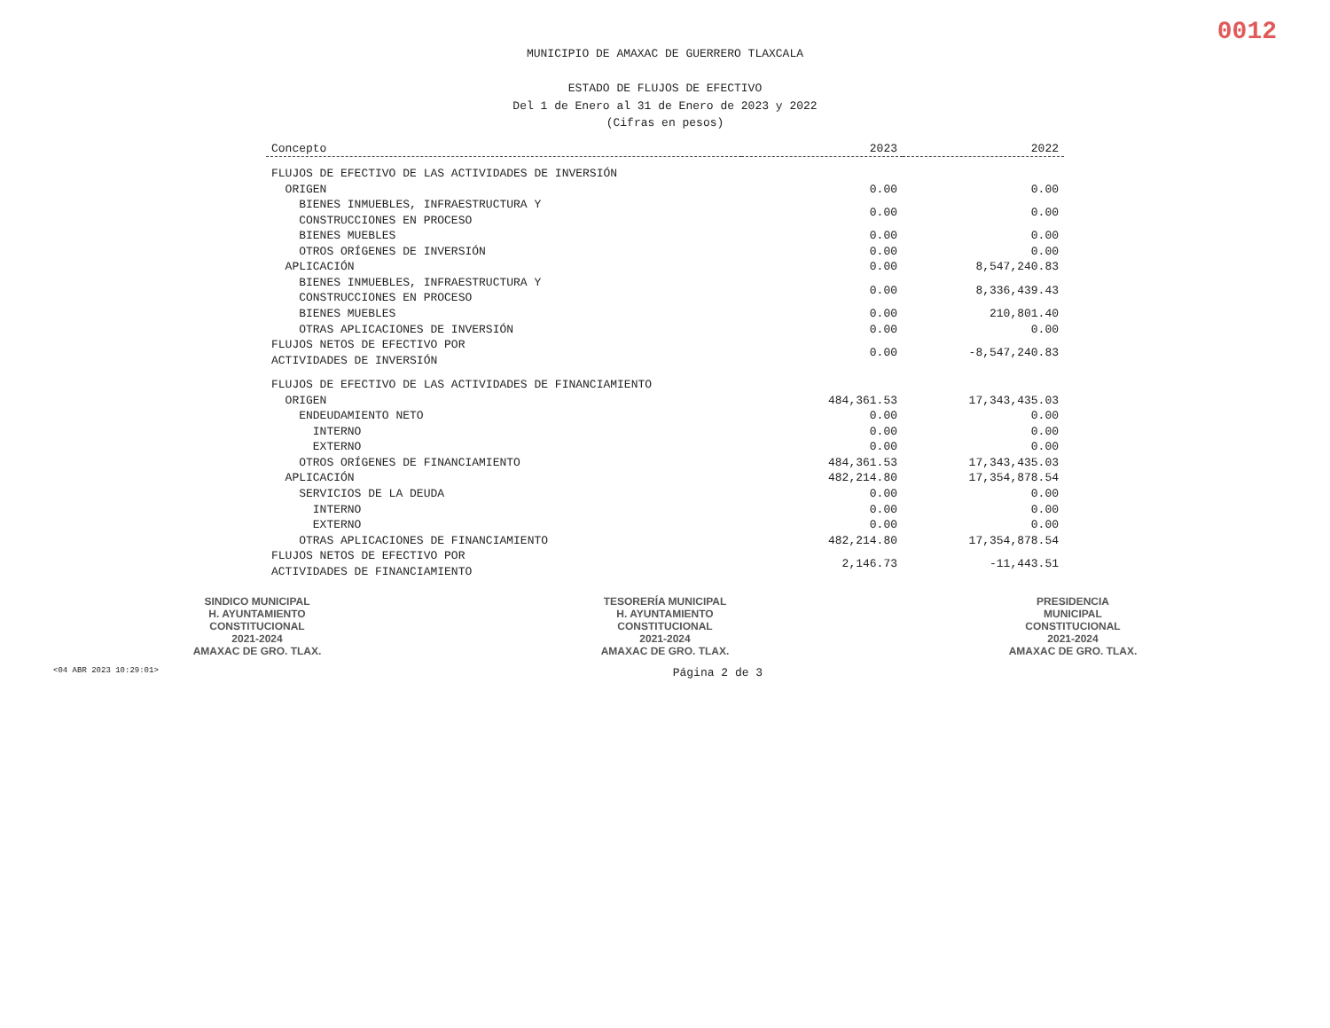0012
MUNICIPIO DE AMAXAC DE GUERRERO TLAXCALA
ESTADO DE FLUJOS DE EFECTIVO
Del 1 de Enero al 31 de Enero de 2023 y 2022
(Cifras en pesos)
| Concepto | 2023 | 2022 |
| --- | --- | --- |
| FLUJOS DE EFECTIVO DE LAS ACTIVIDADES DE INVERSIÓN | | |
| ORIGEN | 0.00 | 0.00 |
| BIENES INMUEBLES, INFRAESTRUCTURA Y CONSTRUCCIONES EN PROCESO | 0.00 | 0.00 |
| BIENES MUEBLES | 0.00 | 0.00 |
| OTROS ORÍGENES DE INVERSIÓN | 0.00 | 0.00 |
| APLICACIÓN | 0.00 | 8,547,240.83 |
| BIENES INMUEBLES, INFRAESTRUCTURA Y CONSTRUCCIONES EN PROCESO | 0.00 | 8,336,439.43 |
| BIENES MUEBLES | 0.00 | 210,801.40 |
| OTRAS APLICACIONES DE INVERSIÓN | 0.00 | 0.00 |
| FLUJOS NETOS DE EFECTIVO POR ACTIVIDADES DE INVERSIÓN | 0.00 | -8,547,240.83 |
| FLUJOS DE EFECTIVO DE LAS ACTIVIDADES DE FINANCIAMIENTO | | |
| ORIGEN | 484,361.53 | 17,343,435.03 |
| ENDEUDAMIENTO NETO | 0.00 | 0.00 |
| INTERNO | 0.00 | 0.00 |
| EXTERNO | 0.00 | 0.00 |
| OTROS ORÍGENES DE FINANCIAMIENTO | 484,361.53 | 17,343,435.03 |
| APLICACIÓN | 482,214.80 | 17,354,878.54 |
| SERVICIOS DE LA DEUDA | 0.00 | 0.00 |
| INTERNO | 0.00 | 0.00 |
| EXTERNO | 0.00 | 0.00 |
| OTRAS APLICACIONES DE FINANCIAMIENTO | 482,214.80 | 17,354,878.54 |
| FLUJOS NETOS DE EFECTIVO POR ACTIVIDADES DE FINANCIAMIENTO | 2,146.73 | -11,443.51 |
SINDICO MUNICIPAL
H. AYUNTAMIENTO
CONSTITUCIONAL
2021-2024
AMAXAC DE GRO. TLAX.
TESORERÍA MUNICIPAL
H. AYUNTAMIENTO
CONSTITUCIONAL
2021-2024
AMAXAC DE GRO. TLAX.
PRESIDENCIA
MUNICIPAL
CONSTITUCIONAL
2021-2024
AMAXAC DE GRO. TLAX.
<04 ABR 2023 10:29:01> Página 2 de 3